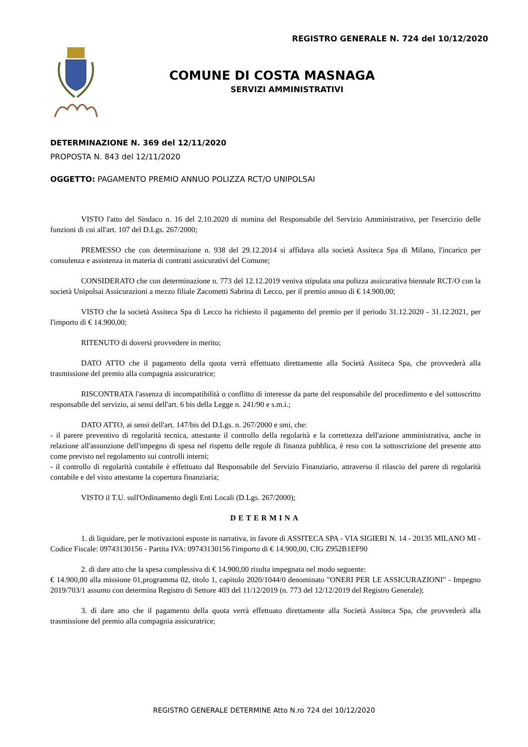REGISTRO GENERALE N. 724 del 10/12/2020
COMUNE DI COSTA MASNAGA
SERVIZI AMMINISTRATIVI
DETERMINAZIONE N. 369 del 12/11/2020
PROPOSTA N. 843 del 12/11/2020
OGGETTO: PAGAMENTO PREMIO ANNUO POLIZZA RCT/O UNIPOLSAI
VISTO l'atto del Sindaco n. 16 del 2.10.2020 di nomina del Responsabile del Servizio Amministrativo, per l'esercizio delle funzioni di cui all'art. 107 del D.Lgs. 267/2000;
PREMESSO che con determinazione n. 938 del 29.12.2014 si affidava alla società Assiteca Spa di Milano, l'incarico per consulenza e assistenza in materia di contratti assicurativi del Comune;
CONSIDERATO che con determinazione n. 773 del 12.12.2019 veniva stipulata una polizza assicurativa biennale RCT/O con la società Unipolsai Assicurazioni a mezzo filiale Zacometti Sabrina di Lecco, per il premio annuo di € 14.900,00;
VISTO che la società Assiteca Spa di Lecco ha richiesto il pagamento del premio per il periodo 31.12.2020 - 31.12.2021, per l'importo di € 14.900,00;
RITENUTO di doversi provvedere in merito;
DATO ATTO che il pagamento della quota verrà effettuato direttamente alla Società Assiteca Spa, che provvederà alla trasmissione del premio alla compagnia assicuratrice;
RISCONTRATA l'assenza di incompatibilità o conflitto di interesse da parte del responsabile del procedimento e del sottoscritto responsabile del servizio, ai sensi dell'art. 6 bis della Legge n. 241/90 e s.m.i.;
DATO ATTO, ai sensi dell'art. 147/bis del D.Lgs. n. 267/2000 e smi, che:
- il parere preventivo di regolarità tecnica, attestante il controllo della regolarità e la correttezza dell'azione amministrativa, anche in relazione all'assunzione dell'impegno di spesa nel rispetto delle regole di finanza pubblica, è reso con la sottoscrizione del presente atto come previsto nel regolamento sui controlli interni;
- il controllo di regolarità contabile è effettuato dal Responsabile del Servizio Finanziario, attraverso il rilascio del parere di regolarità contabile e del visto attestante la copertura finanziaria;
VISTO il T.U. sull'Ordinamento degli Enti Locali (D.Lgs. 267/2000);
DETERMINA
1. di liquidare, per le motivazioni esposte in narrativa, in favore di ASSITECA SPA - VIA SIGIERI N. 14 - 20135 MILANO MI - Codice Fiscale: 09743130156 - Partita IVA: 09743130156 l'importo di € 14.900,00, CIG Z952B1EF90
2. di dare atto che la spesa complessiva di € 14.900,00 risulta impegnata nel modo seguente:
€ 14.900,00 alla missione 01,programma 02, titolo 1, capitolo 2020/1044/0 denominato "ONERI PER LE ASSICURAZIONI" - Impegno 2019/703/1 assunto con determina Registro di Settore 403 del 11/12/2019 (n. 773 del 12/12/2019 del Registro Generale);
3. di dare atto che il pagamento della quota verrà effettuato direttamente alla Società Assiteca Spa, che provvederà alla trasmissione del premio alla compagnia assicuratrice;
REGISTRO GENERALE DETERMINE Atto N.ro 724 del 10/12/2020